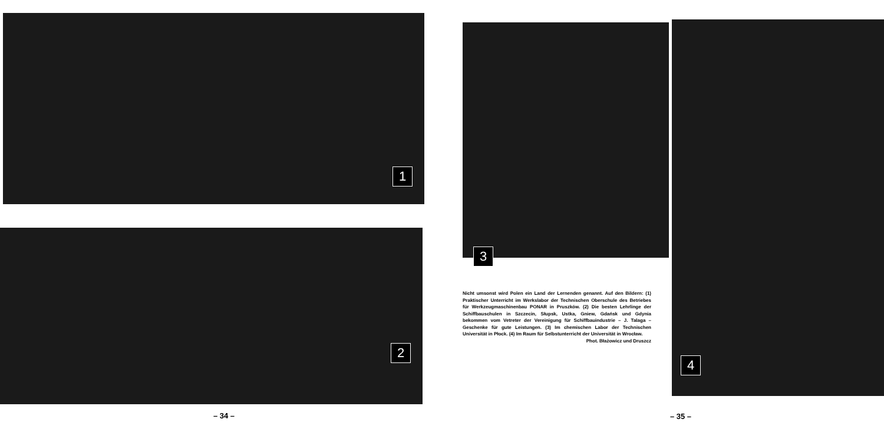1
2
– 34 –
3
Nicht umsonst wird Polen ein Land der Lernenden genannt. Auf den Bildern: (1) Praktischer Unterricht im Werkslabor der Technischen Oberschule des Betriebes für Werkzeugmaschinenbau PONAR in Pruszków. (2) Die besten Lehrlinge der Schiffbauschulen in Szczecin, Słupsk, Ustka, Gniew, Gdańsk und Gdynia bekommen vom Vetreter der Vereinigung für Schiffbauindustrie – J. Talaga – Geschenke für gute Leistungen. (3) Im chemischen Labor der Technischen Universität in Płock. (4) Im Raum für Selbstunterricht der Universität in Wrocław.
Phot. Błażowicz und Druszcz
– 35 –
4